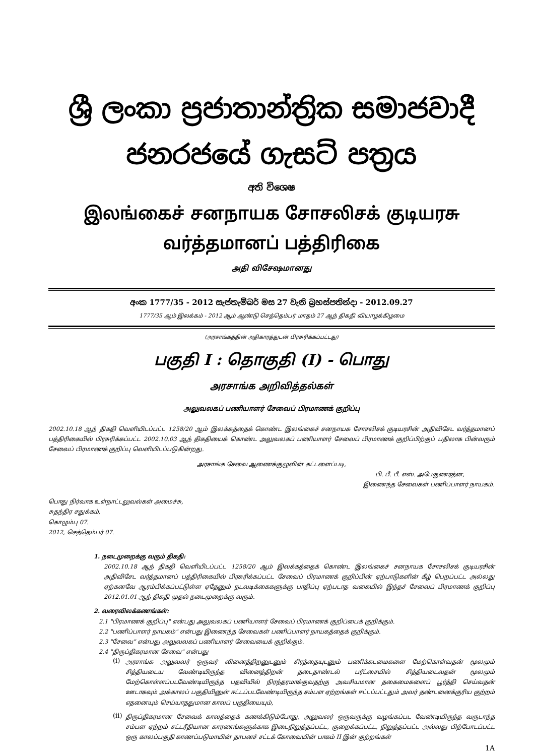ශ්‍රී ලංකා ප්‍රජාතාන්ත්‍රික සමාජවාදී ජනරජයේ ගැසට් පත්‍රය
අති විශෙෂ
இலங்கைச் சனநாயக சோசலிசக் குடியரசு வர்த்தமானப் பத்திரிகை
அதி விசேஷமானது
අංක 1777/35 - 2012 සැප්තැම්බර් මස 27 වැනි බ්‍රහස්පතින්දා - 2012.09.27
1777/35 ஆம் இலக்கம் - 2012 ஆம் ஆண்டு செத்தெம்பர் மாதம் 27 ஆந் திகதி வியாழக்கிழமை
(அரசாங்கத்தின் அதிகாரத்துடன் பிரசுரிக்கப்பட்டது)
பகுதி I : தொகுதி (I) - பொது
அரசாங்க அறிவித்தல்கள்
அலுவலகப் பணியாளர் சேவைப் பிரமாணக் குறிப்பு
2002.10.18 ஆந் திகதி வெளியிடப்பட்ட 1258/20 ஆம் இலக்கத்தைக் கொண்ட இலங்கைச் சனநாயக சோசலிசக் குடியரசின் அதிவிசேட வர்த்தமானப் பத்திரிகையில் பிரசுரிக்கப்பட்ட 2002.10.03 ஆந் திகதியைக் கொண்ட அலுவலகப் பணியாளர் சேவைப் பிரமாணக் குறிப்பிற்குப் பதிலாக பின்வரும் சேவைப் பிரமாணக் குறிப்பு வெளியிடப்படுகின்றது.
அரசாங்க சேவை ஆணைக்குழுவின் கட்டளைப்படி,
பி. பீ. பீ. எஸ். அபேகுணரத்ன,
இணைந்த சேவைகள் பணிப்பாளர் நாயகம்.
பொது நிர்வாக உள்நாட்டலுவல்கள் அமைச்சு,
சுதந்திர சதுக்கம்,
கொழும்பு 07.
2012, செத்தெம்பர் 07.
1. நடைமுறைக்கு வரும் திகதி:
2002.10.18 ஆந் திகதி வெளியிடப்பட்ட 1258/20 ஆம் இலக்கத்தைக் கொண்ட இலங்கைச் சனநாயக சோசலிசக் குடியரசின் அதிவிசேட வர்த்தமானப் பத்திரிகையில் பிரசுரிக்கப்பட்ட சேவைப் பிரமாணக் குறிப்பின் ஏற்பாடுகளின் கீழ் பெறப்பட்ட அல்லது ஏற்கனவே ஆரம்பிக்கப்பட்டுள்ள ஏதேனும் நடவடிக்கைகளுக்கு பாதிப்பு ஏற்படாத வகையில் இந்தச் சேவைப் பிரமாணக் குறிப்பு 2012.01.01 ஆந் திகதி முதல் நடைமுறைக்கு வரும்.
2. வரைவிலக்கணங்கள்:
2.1 "பிரமாணக் குறிப்பு" என்பது அலுவலகப் பணியாளர் சேவைப் பிரமாணக் குறிப்பைக் குறிக்கும்.
2.2 "பணிப்பாளர் நாயகம்" என்பது இணைந்த சேவைகள் பணிப்பாளர் நாயகத்தைக் குறிக்கும்.
2.3 "சேவை" என்பது அலுவலகப் பணியாளர் சேவையைக் குறிக்கும்.
2.4 "திருப்திகரமான சேவை" என்பது
(i)
அரசாங்க அலுவலர் ஒருவர் வினைத்திறனுடனும் சிரத்தையுடனும் பணிக்கடமைகளை மேற்கொள்வதன் மூலமும் சித்தியடைய வேண்டியிருந்த வினைத்திறன் தடைதாண்டல் பரீட்சையில் சித்தியடைவதன் மூலமும் மேற்கொள்ளப்படவேண்டியிருந்த பதவியில் நிரந்தரமாக்குவதற்கு அவசியமான தகைமைகளைப் பூர்த்தி செய்வதன் ஊடாகவும் அக்காலப் பகுதியினுள் ஈட்டப்படவேண்டியிருந்த சம்பள ஏற்றங்கள் ஈட்டப்பட்டதும் அவர் தண்டனைக்குரிய குற்றம் எதனையும் செய்யாததுமான காலப் பகுதியையும்,
(ii)
திருப்திகரமான சேவைக் காலத்தைக் கணக்கிடும்போது, அலுவலர் ஒருவருக்கு வழங்கப்பட வேண்டியிருந்த வருடாந்த சம்பள ஏற்றம் சட்டரீதியான காரணங்களுக்காக இடைநிறுத்தப்பட்ட, குறைக்கப்பட்ட, நிறுத்தப்பட்ட அல்லது பிற்போடப்பட்ட ஒரு காலப்பகுதி காணப்படுமாயின் தாபனச் சட்டக் கோவையின் பாகம் II இன் குற்றங்கள்
1A